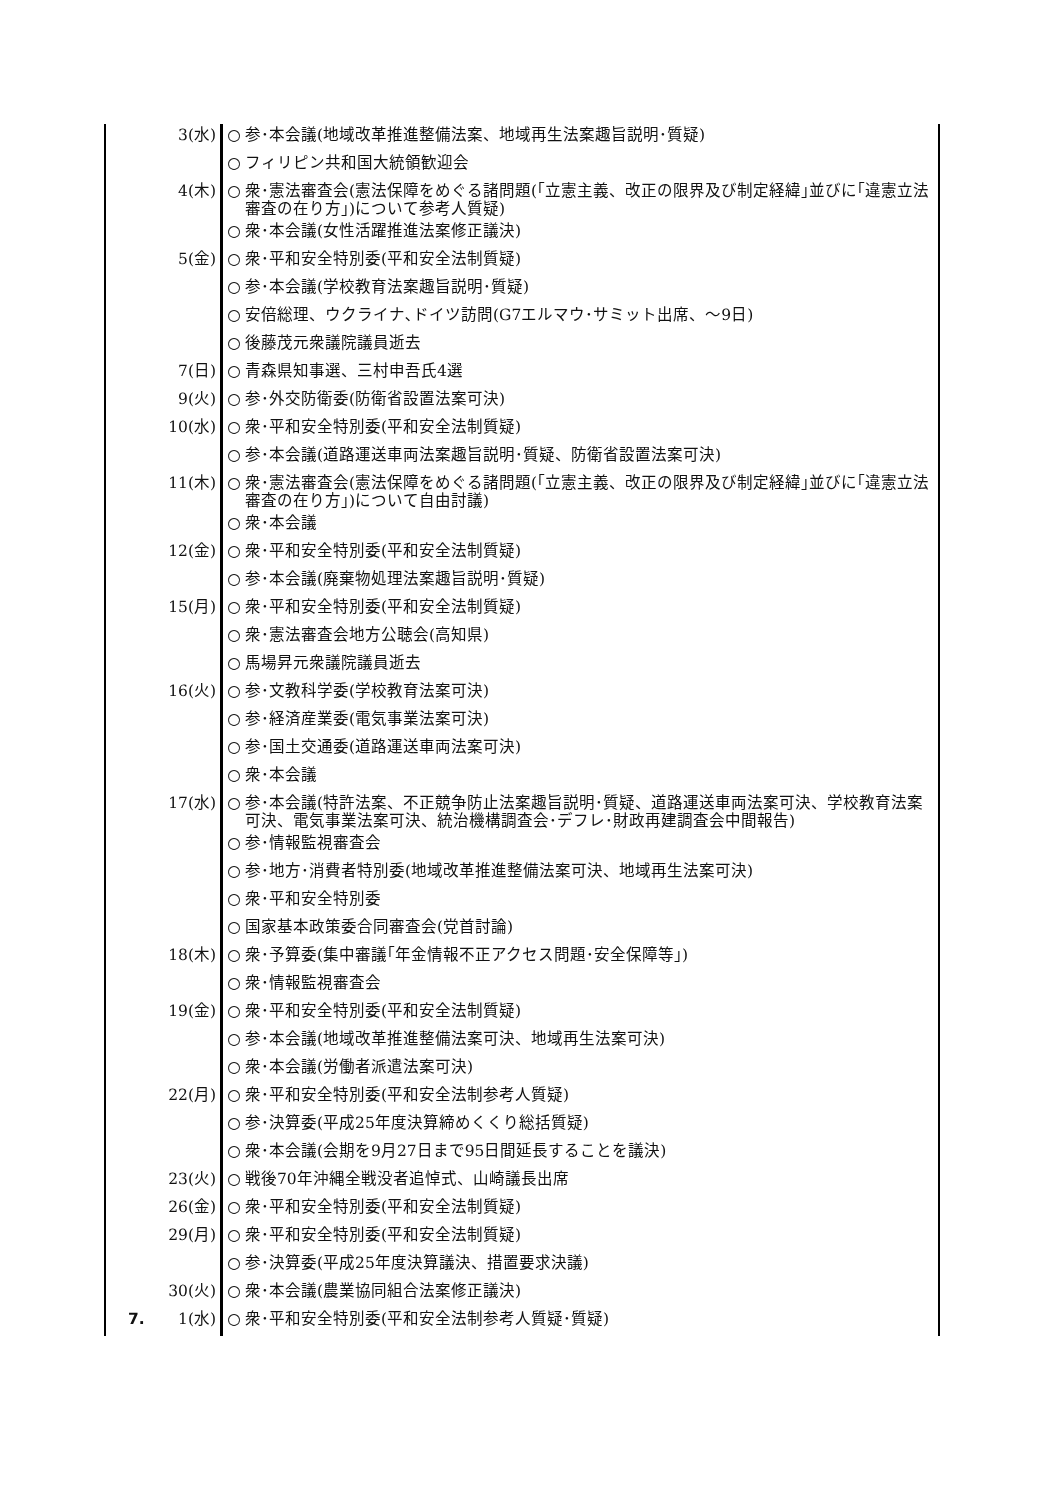| | 3(水) | ○ | 参･本会議(地域改革推進整備法案、地域再生法案趣旨説明･質疑) |
| | | ○ | フィリピン共和国大統領歓迎会 |
| | 4(木) | ○ | 衆･憲法審査会(憲法保障をめぐる諸問題(｢立憲主義、改正の限界及び制定経緯｣並びに｢違憲立法審査の在り方｣)について参考人質疑) |
| | | ○ | 衆･本会議(女性活躍推進法案修正議決) |
| | 5(金) | ○ | 衆･平和安全特別委(平和安全法制質疑) |
| | | ○ | 参･本会議(学校教育法案趣旨説明･質疑) |
| | | ○ | 安倍総理、ウクライナ､ドイツ訪問(G7エルマウ･サミット出席、～9日) |
| | | ○ | 後藤茂元衆議院議員逝去 |
| | 7(日) | ○ | 青森県知事選、三村申吾氏4選 |
| | 9(火) | ○ | 参･外交防衛委(防衛省設置法案可決) |
| | 10(水) | ○ | 衆･平和安全特別委(平和安全法制質疑) |
| | | ○ | 参･本会議(道路運送車両法案趣旨説明･質疑、防衛省設置法案可決) |
| | 11(木) | ○ | 衆･憲法審査会(憲法保障をめぐる諸問題(｢立憲主義、改正の限界及び制定経緯｣並びに｢違憲立法審査の在り方｣)について自由討議) |
| | | ○ | 衆･本会議 |
| | 12(金) | ○ | 衆･平和安全特別委(平和安全法制質疑) |
| | | ○ | 参･本会議(廃棄物処理法案趣旨説明･質疑) |
| | 15(月) | ○ | 衆･平和安全特別委(平和安全法制質疑) |
| | | ○ | 衆･憲法審査会地方公聴会(高知県) |
| | | ○ | 馬場昇元衆議院議員逝去 |
| | 16(火) | ○ | 参･文教科学委(学校教育法案可決) |
| | | ○ | 参･経済産業委(電気事業法案可決) |
| | | ○ | 参･国土交通委(道路運送車両法案可決) |
| | | ○ | 衆･本会議 |
| | 17(水) | ○ | 参･本会議(特許法案、不正競争防止法案趣旨説明･質疑、道路運送車両法案可決、学校教育法案可決、電気事業法案可決、統治機構調査会･デフレ･財政再建調査会中間報告) |
| | | ○ | 参･情報監視審査会 |
| | | ○ | 参･地方･消費者特別委(地域改革推進整備法案可決、地域再生法案可決) |
| | | ○ | 衆･平和安全特別委 |
| | | ○ | 国家基本政策委合同審査会(党首討論) |
| | 18(木) | ○ | 衆･予算委(集中審議｢年金情報不正アクセス問題･安全保障等｣) |
| | | ○ | 衆･情報監視審査会 |
| | 19(金) | ○ | 衆･平和安全特別委(平和安全法制質疑) |
| | | ○ | 参･本会議(地域改革推進整備法案可決、地域再生法案可決) |
| | | ○ | 衆･本会議(労働者派遣法案可決) |
| | 22(月) | ○ | 衆･平和安全特別委(平和安全法制参考人質疑) |
| | | ○ | 参･決算委(平成25年度決算締めくくり総括質疑) |
| | | ○ | 衆･本会議(会期を9月27日まで95日間延長することを議決) |
| | 23(火) | ○ | 戦後70年沖縄全戦没者追悼式、山崎議長出席 |
| | 26(金) | ○ | 衆･平和安全特別委(平和安全法制質疑) |
| | 29(月) | ○ | 衆･平和安全特別委(平和安全法制質疑) |
| | | ○ | 参･決算委(平成25年度決算議決、措置要求決議) |
| | 30(火) | ○ | 衆･本会議(農業協同組合法案修正議決) |
| 7. | 1(水) | ○ | 衆･平和安全特別委(平和安全法制参考人質疑･質疑) |